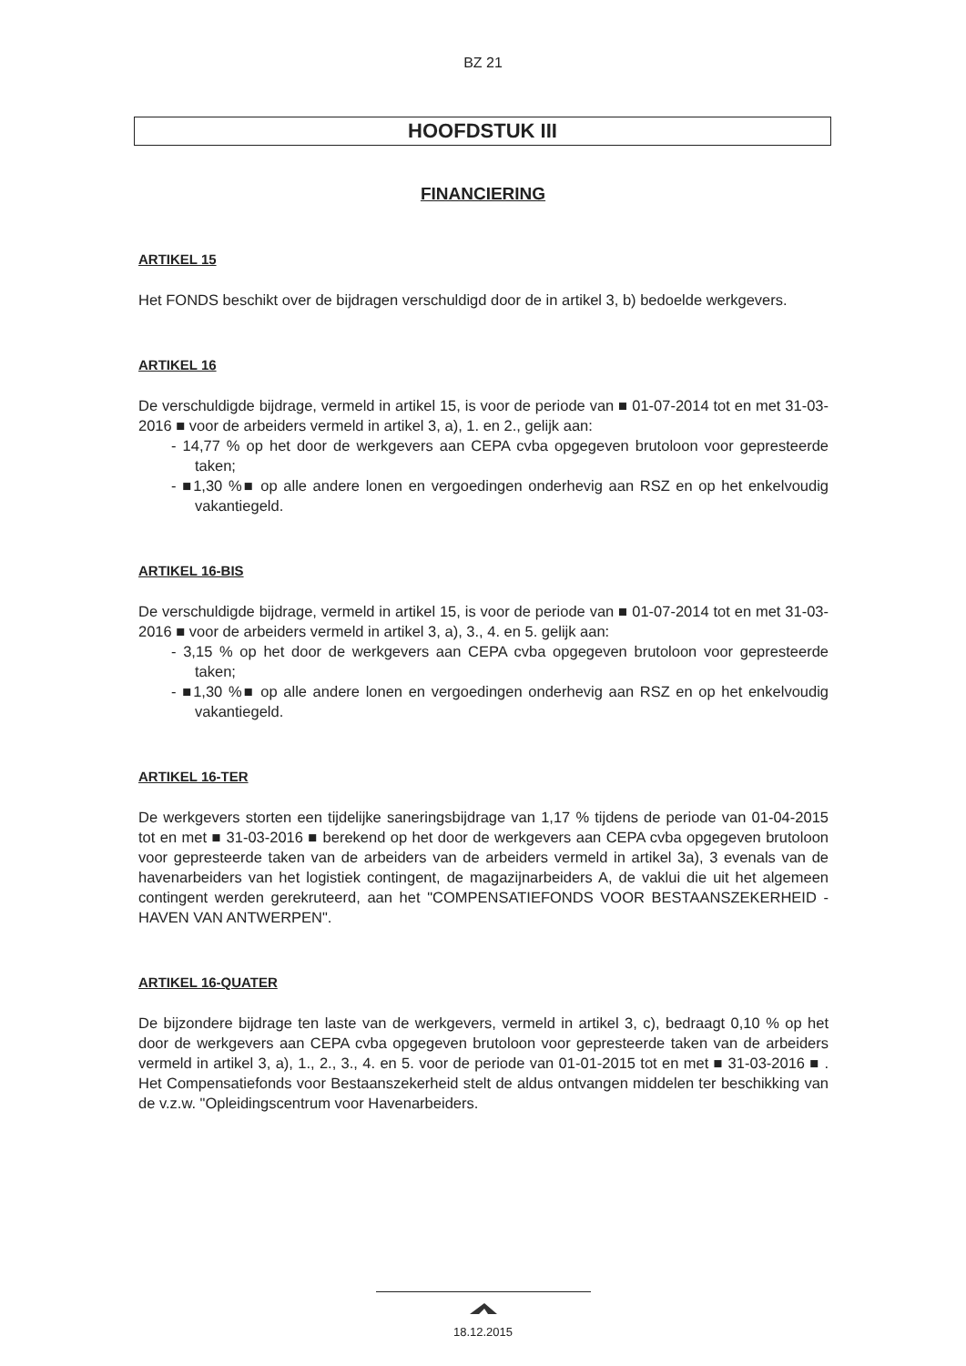BZ 21
HOOFDSTUK III
FINANCIERING
ARTIKEL 15
Het FONDS beschikt over de bijdragen verschuldigd door de in artikel 3, b) bedoelde werkgevers.
ARTIKEL 16
De verschuldigde bijdrage, vermeld in artikel 15, is voor de periode van ■ 01-07-2014 tot en met 31-03-2016 ■ voor de arbeiders vermeld in artikel 3, a), 1. en 2., gelijk aan:
- 14,77 % op het door de werkgevers aan CEPA cvba opgegeven brutoloon voor gepresteerde taken;
- ■1,30 %■ op alle andere lonen en vergoedingen onderhevig aan RSZ en op het enkelvoudig vakantiegeld.
ARTIKEL 16-BIS
De verschuldigde bijdrage, vermeld in artikel 15, is voor de periode van ■ 01-07-2014 tot en met 31-03-2016 ■ voor de arbeiders vermeld in artikel 3, a), 3., 4. en 5. gelijk aan:
- 3,15 % op het door de werkgevers aan CEPA cvba opgegeven brutoloon voor gepresteerde taken;
- ■1,30 %■ op alle andere lonen en vergoedingen onderhevig aan RSZ en op het enkelvoudig vakantiegeld.
ARTIKEL 16-TER
De werkgevers storten een tijdelijke saneringsbijdrage van 1,17 % tijdens de periode van 01-04-2015 tot en met ■ 31-03-2016 ■ berekend op het door de werkgevers aan CEPA cvba opgegeven brutoloon voor gepresteerde taken van de arbeiders van de arbeiders vermeld in artikel 3a), 3 evenals van de havenarbeiders van het logistiek contingent, de magazijnarbeiders A, de vaklui die uit het algemeen contingent werden gerekruteerd, aan het "COMPENSATIEFONDS VOOR BESTAANSZEKERHEID - HAVEN VAN ANTWERPEN".
ARTIKEL 16-QUATER
De bijzondere bijdrage ten laste van de werkgevers, vermeld in artikel 3, c), bedraagt 0,10 % op het door de werkgevers aan CEPA cvba opgegeven brutoloon voor gepresteerde taken van de arbeiders vermeld in artikel 3, a), 1., 2., 3., 4. en 5. voor de periode van 01-01-2015 tot en met ■ 31-03-2016 ■ . Het Compensatiefonds voor Bestaanszekerheid stelt de aldus ontvangen middelen ter beschikking van de v.z.w. "Opleidingscentrum voor Havenarbeiders.
18.12.2015